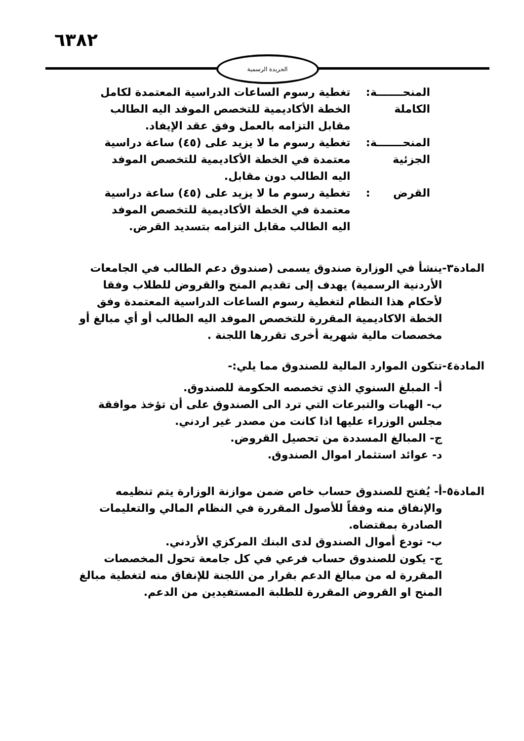٦٣٨٢
الجريدة الرسمية
| المنحـــــــة الكاملة | : | تغطية رسوم الساعات الدراسية المعتمدة لكامل الخطة الأكاديمية للتخصص الموفد اليه الطالب مقابل التزامه بالعمل وفق عقد الإيفاد. |
| المنحـــــــة الجزئية | : | تغطية رسوم ما لا يزيد على (٤٥) ساعة دراسية معتمدة في الخطة الأكاديمية للتخصص الموفد اليه الطالب دون مقابل. |
| القرض | : | تغطية رسوم ما لا يزيد على (٤٥) ساعة دراسية معتمدة في الخطة الأكاديمية للتخصص الموفد اليه الطالب مقابل التزامه بتسديد القرض. |
المادة٣- ينشأ في الوزارة صندوق يسمى (صندوق دعم الطالب في الجامعات الأردنية الرسمية) يهدف إلى تقديم المنح والقروض للطلاب وفقا لأحكام هذا النظام لتغطية رسوم الساعات الدراسية المعتمدة وفق الخطة الاكاديمية المقررة للتخصص الموفد اليه الطالب أو أي مبالغ أو مخصصات مالية شهرية أخرى تقررها اللجنة .
المادة٤- تتكون الموارد المالية للصندوق مما يلي:-
أ- المبلغ السنوي الذي تخصصه الحكومة للصندوق.
ب- الهبات والتبرعات التي ترد الى الصندوق على أن تؤخذ موافقة مجلس الوزراء عليها اذا كانت من مصدر غير اردني.
ج- المبالغ المسددة من تحصيل القروض.
د- عوائد استثمار اموال الصندوق.
المادة٥- أ- يُفتح للصندوق حساب خاص ضمن موازنة الوزارة يتم تنظيمه والإنفاق منه وفقاً للأصول المقررة في النظام المالي والتعليمات الصادرة بمقتضاه.
ب- تودع أموال الصندوق لدى البنك المركزي الأردني.
ج- يكون للصندوق حساب فرعي في كل جامعة تحول المخصصات المقررة له من مبالغ الدعم بقرار من اللجنة للإنفاق منه لتغطية مبالغ المنح او القروض المقررة للطلبة المستفيدين من الدعم.